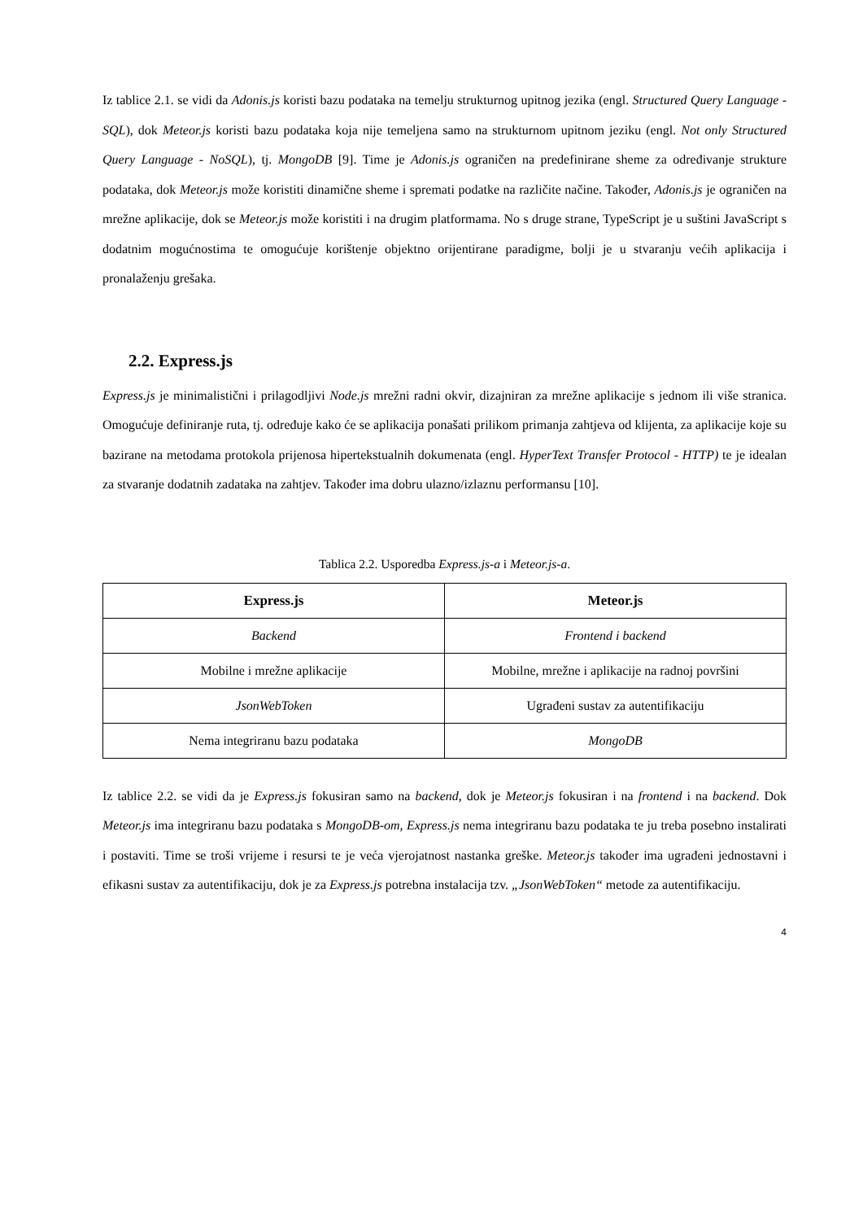Iz tablice 2.1. se vidi da Adonis.js koristi bazu podataka na temelju strukturnog upitnog jezika (engl. Structured Query Language - SQL), dok Meteor.js koristi bazu podataka koja nije temeljena samo na strukturnom upitnom jeziku (engl. Not only Structured Query Language - NoSQL), tj. MongoDB [9]. Time je Adonis.js ograničen na predefinirane sheme za određivanje strukture podataka, dok Meteor.js može koristiti dinamične sheme i spremati podatke na različite načine. Također, Adonis.js je ograničen na mrežne aplikacije, dok se Meteor.js može koristiti i na drugim platformama. No s druge strane, TypeScript je u suštini JavaScript s dodatnim mogućnostima te omogućuje korištenje objektno orijentirane paradigme, bolji je u stvaranju većih aplikacija i pronalaženju grešaka.
2.2. Express.js
Express.js je minimalistični i prilagodljivi Node.js mrežni radni okvir, dizajniran za mrežne aplikacije s jednom ili više stranica. Omogućuje definiranje ruta, tj. određuje kako će se aplikacija ponašati prilikom primanja zahtjeva od klijenta, za aplikacije koje su bazirane na metodama protokola prijenosa hipertekstualnih dokumenata (engl. HyperText Transfer Protocol - HTTP) te je idealan za stvaranje dodatnih zadataka na zahtjev. Također ima dobru ulazno/izlaznu performansu [10].
Tablica 2.2. Usporedba Express.js-a i Meteor.js-a.
| Express.js | Meteor.js |
| --- | --- |
| Backend | Frontend i backend |
| Mobilne i mrežne aplikacije | Mobilne, mrežne i aplikacije na radnoj površini |
| JsonWebToken | Ugrađeni sustav za autentifikaciju |
| Nema integriranu bazu podataka | MongoDB |
Iz tablice 2.2. se vidi da je Express.js fokusiran samo na backend, dok je Meteor.js fokusiran i na frontend i na backend. Dok Meteor.js ima integriranu bazu podataka s MongoDB-om, Express.js nema integriranu bazu podataka te ju treba posebno instalirati i postaviti. Time se troši vrijeme i resursi te je veća vjerojatnost nastanka greške. Meteor.js također ima ugrađeni jednostavni i efikasni sustav za autentifikaciju, dok je za Express.js potrebna instalacija tzv. „JsonWebToken“ metode za autentifikaciju.
4